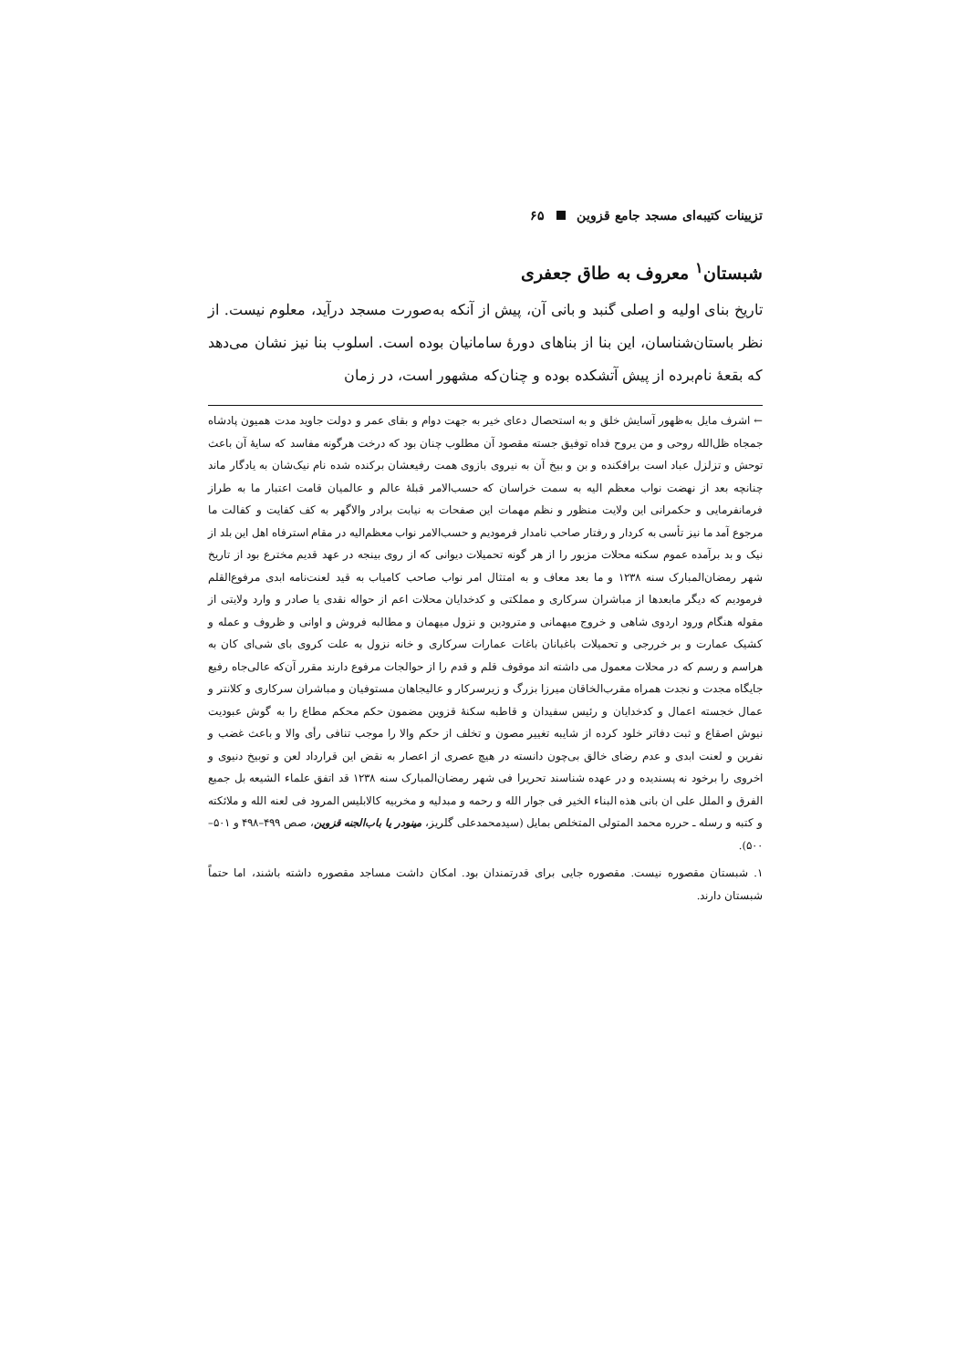تزیینات کتیبه‌ای مسجد جامع قزوین ۶۵
شبستان<sup>۱</sup> معروف به طاق جعفری
تاریخ بنای اولیه و اصلی گنبد و بانی آن، پیش از آنکه به‌صورت مسجد درآید، معلوم نیست. از نظر باستان‌شناسان، این بنا از بناهای دورهٔ سامانیان بوده است. اسلوب بنا نیز نشان می‌دهد که بقعهٔ نام‌برده از پیش آتشکده بوده و چنان‌که مشهور است، در زمان
← اشرف مایل به‌ظهور آسایش خلق و به استحصال دعای خیر به جهت دوام و بقای عمر و دولت جاوید مدت همیون پادشاه جمجاه ظل‌الله روحی و من یروح فداه توفیق جسته مقصود آن مطلوب چنان بود که درخت هرگونه مفاسد که سایهٔ آن باعث توحش و تزلزل عباد است برافکنده و بن و بیخ آن به نیروی بازوی همت رفیعشان برکنده شده نام نیک‌شان به یادگار ماند چنانچه بعد از نهضت نواب معظم الیه به سمت خراسان که حسب‌الامر قبلهٔ عالم و عالمیان قامت اعتبار ما به طراز فرمانفرمایی و حکمرانی این ولایت منظور و نظم مهمات این صفحات به نیابت برادر والاگهر به کف کفایت و کفالت ما مرجوع آمد ما نیز تأسی به کردار و رفتار صاحب نامدار فرمودیم و حسب‌الامر نواب معظم‌الیه در مقام استرفاه اهل این بلد از نیک و بد برآمده عموم سکنه محلات مزبور را از هر گونه تحمیلات دیوانی که از روی بینجه در عهد قدیم مخترع بود از تاریخ شهر رمضان‌المبارک سنه ۱۲۳۸ و ما بعد معاف و به امتثال امر نواب صاحب کامیاب به قید لعنت‌نامه ابدی مرفوع‌القلم فرمودیم که دیگر مابعدها از مباشران سرکاری و مملکتی و کدخدایان محلات اعم از حواله نقدی یا صادر و وارد ولایتی از مقوله هنگام ورود اردوی شاهی و خروج میهمانی و مترودین و نزول میهمان و مطالبه فروش و اوانی و ظروف و عمله و کشیک عمارت و بر خررجی و تحمیلات باغبانان باغات عمارات سرکاری و خانه نزول به علت کروی بای شی‌ای کان به هراسم و رسم که در محلات معمول می داشته اند موقوف قلم و قدم را از حوالجات مرفوع دارند مقرر آن‌که عالی‌جاه رفیع جایگاه مجدت و نجدت همراه مقرب‌الخاقان میرزا بزرگ و زیرسرکار و عالیجاهان مستوفیان و مباشران سرکاری و کلانتر و عمال خجسته اعمال و کدخدایان و رئیس سفیدان و قاطبه سکنهٔ قزوین مضمون حکم محکم مطاع را به گوش عبودیت نیوش اصقاع و ثبت دفاتر خلود کرده از شایبه تغییر مصون و تخلف از حکم والا را موجب تنافی رأی والا و باعث غضب و نفرین و لعنت ابدی و عدم رضای خالق بی‌چون دانسته در هیچ عصری از اعصار به نقض این قرارداد لعن و توبیخ دنیوی و اخروی را برخود نه پسندیده و در عهده شناسند تحریرا فی شهر رمضان‌المبارک سنه ۱۲۳۸ قد اتفق علماء الشیعه بل جمیع الفرق و الملل علی ان بانی هذه البناء الخیر فی جوار الله و رحمه و مبدلیه و مخربیه کالابلیس المرود فی لعنه الله و ملائکته و کتبه و رسله ـ حرره محمد المتولی المتخلص بمایل (سیدمحمدعلی گلریز، مینودر یا باب‌الجنه قزوین، صص ۴۹۹–۴۹۸ و ۵۰۱–۵۰۰).
۱. شبستان مقصوره نیست. مقصوره جایی برای قدرتمندان بود. امکان داشت مساجد مقصوره داشته باشند، اما حتماً شبستان دارند.